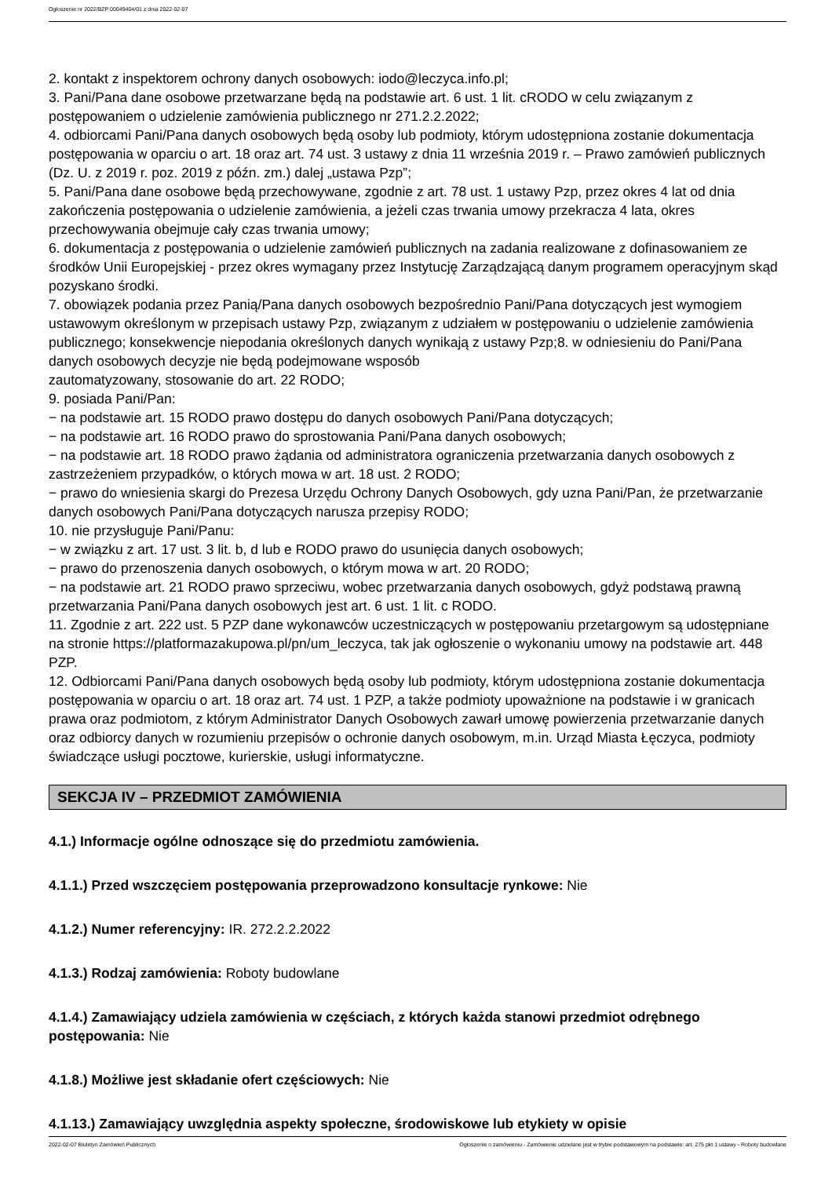Ogłoszenie nr 2022/BZP 00049404/01 z dnia 2022-02-07
2. kontakt z inspektorem ochrony danych osobowych: iodo@leczyca.info.pl;
3. Pani/Pana dane osobowe przetwarzane będą na podstawie art. 6 ust. 1 lit. cRODO w celu związanym z postępowaniem o udzielenie zamówienia publicznego nr 271.2.2.2022;
4. odbiorcami Pani/Pana danych osobowych będą osoby lub podmioty, którym udostępniona zostanie dokumentacja postępowania w oparciu o art. 18 oraz art. 74 ust. 3 ustawy z dnia 11 września 2019 r. – Prawo zamówień publicznych (Dz. U. z 2019 r. poz. 2019 z późn. zm.) dalej „ustawa Pzp”;
5. Pani/Pana dane osobowe będą przechowywane, zgodnie z art. 78 ust. 1 ustawy Pzp, przez okres 4 lat od dnia zakończenia postępowania o udzielenie zamówienia, a jeżeli czas trwania umowy przekracza 4 lata, okres przechowywania obejmuje cały czas trwania umowy;
6. dokumentacja z postępowania o udzielenie zamówień publicznych na zadania realizowane z dofinasowaniem ze środków Unii Europejskiej - przez okres wymagany przez Instytucję Zarządzającą danym programem operacyjnym skąd pozyskano środki.
7. obowiązek podania przez Panią/Pana danych osobowych bezpośrednio Pani/Pana dotyczących jest wymogiem ustawowym określonym w przepisach ustawy Pzp, związanym z udziałem w postępowaniu o udzielenie zamówienia publicznego; konsekwencje niepodania określonych danych wynikają z ustawy Pzp;8. w odniesieniu do Pani/Pana danych osobowych decyzje nie będą podejmowane wsposób
zautomatyzowany, stosowanie do art. 22 RODO;
9. posiada Pani/Pan:
− na podstawie art. 15 RODO prawo dostępu do danych osobowych Pani/Pana dotyczących;
− na podstawie art. 16 RODO prawo do sprostowania Pani/Pana danych osobowych;
− na podstawie art. 18 RODO prawo żądania od administratora ograniczenia przetwarzania danych osobowych z zastrzeżeniem przypadków, o których mowa w art. 18 ust. 2 RODO;
− prawo do wniesienia skargi do Prezesa Urzędu Ochrony Danych Osobowych, gdy uzna Pani/Pan, że przetwarzanie danych osobowych Pani/Pana dotyczących narusza przepisy RODO;
10. nie przysługuje Pani/Panu:
− w związku z art. 17 ust. 3 lit. b, d lub e RODO prawo do usunięcia danych osobowych;
− prawo do przenoszenia danych osobowych, o którym mowa w art. 20 RODO;
− na podstawie art. 21 RODO prawo sprzeciwu, wobec przetwarzania danych osobowych, gdyż podstawą prawną przetwarzania Pani/Pana danych osobowych jest art. 6 ust. 1 lit. c RODO.
11. Zgodnie z art. 222 ust. 5 PZP dane wykonawców uczestniczących w postępowaniu przetargowym są udostępniane na stronie https://platformazakupowa.pl/pn/um_leczyca, tak jak ogłoszenie o wykonaniu umowy na podstawie art. 448 PZP.
12. Odbiorcami Pani/Pana danych osobowych będą osoby lub podmioty, którym udostępniona zostanie dokumentacja postępowania w oparciu o art. 18 oraz art. 74 ust. 1 PZP, a także podmioty upoważnione na podstawie i w granicach prawa oraz podmiotom, z którym Administrator Danych Osobowych zawarł umowę powierzenia przetwarzanie danych oraz odbiorcy danych w rozumieniu przepisów o ochronie danych osobowym, m.in. Urząd Miasta Łęczyca, podmioty świadczące usługi pocztowe, kurierskie, usługi informatyczne.
SEKCJA IV – PRZEDMIOT ZAMÓWIENIA
4.1.) Informacje ogólne odnoszące się do przedmiotu zamówienia.
4.1.1.) Przed wszczęciem postępowania przeprowadzono konsultacje rynkowe: Nie
4.1.2.) Numer referencyjny: IR. 272.2.2.2022
4.1.3.) Rodzaj zamówienia: Roboty budowlane
4.1.4.) Zamawiający udziela zamówienia w częściach, z których każda stanowi przedmiot odrębnego postępowania: Nie
4.1.8.) Możliwe jest składanie ofert częściowych: Nie
4.1.13.) Zamawiający uwzględnia aspekty społeczne, środowiskowe lub etykiety w opisie
2022-02-07 Biuletyn Zamówień Publicznych Ogłoszenie o zamówieniu - Zamówienie udzielane jest w trybie podstawowym na podstawie: art. 275 pkt 1 ustawy - Roboty budowlane